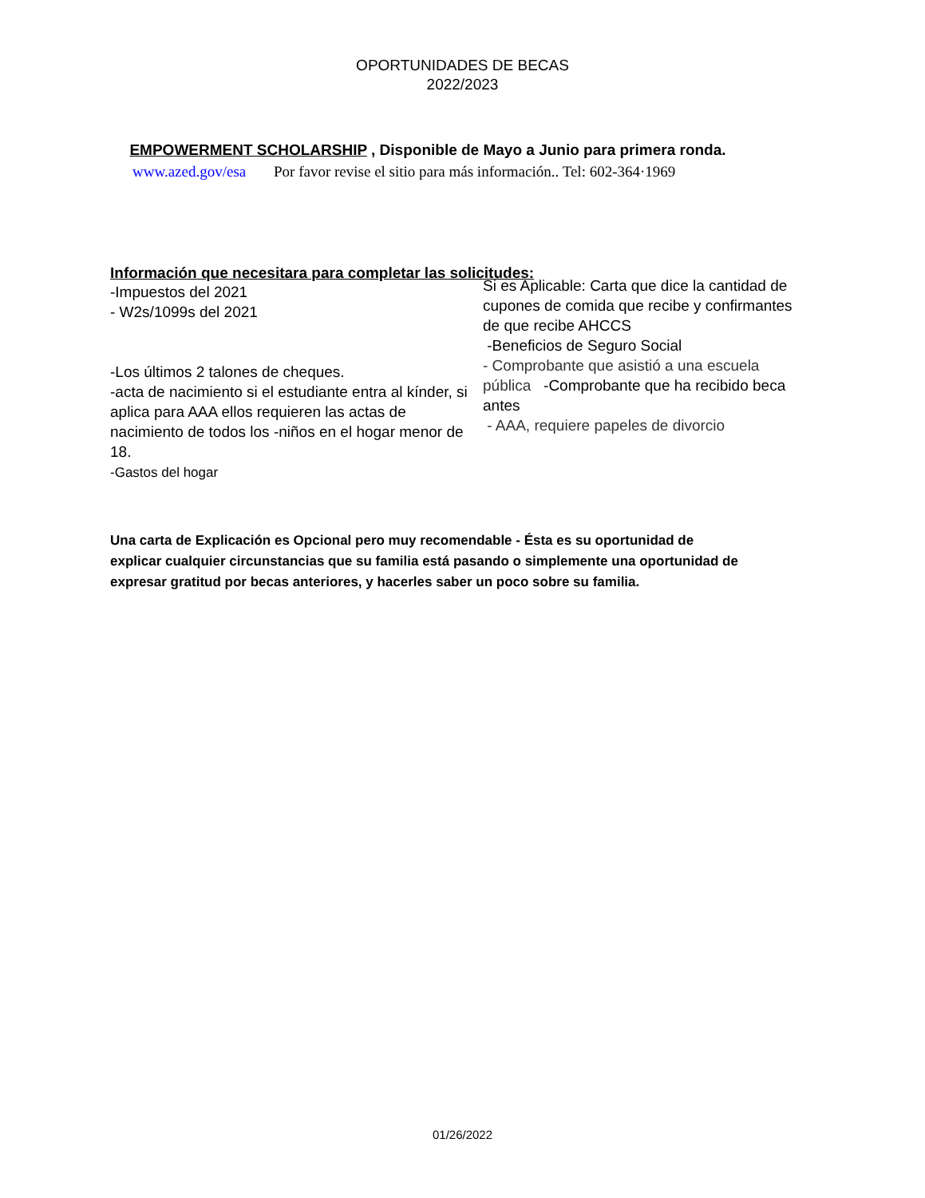OPORTUNIDADES DE BECAS
2022/2023
EMPOWERMENT SCHOLARSHIP , Disponible de Mayo a Junio para primera ronda.
www.azed.gov/esa Por favor revise el sitio para más información.. Tel: 602-364·1969
Información que necesitara para completar las solicitudes:
-Impuestos del 2021
- W2s/1099s del 2021
-Los últimos 2 talones de cheques.
-acta de nacimiento si el estudiante entra al kínder, si aplica para AAA ellos requieren las actas de nacimiento de todos los -niños en el hogar menor de 18.
-Gastos del hogar
Si es Aplicable: Carta que dice la cantidad de cupones de comida que recibe y confirmantes de que recibe AHCCS
-Beneficios de Seguro Social
- Comprobante que asistió a una escuela pública -Comprobante que ha recibido beca antes
- AAA, requiere papeles de divorcio
Una carta de Explicación es Opcional pero muy recomendable - Ésta es su oportunidad de explicar cualquier circunstancias que su familia está pasando o simplemente una oportunidad de expresar gratitud por becas anteriores, y hacerles saber un poco sobre su familia.
01/26/2022